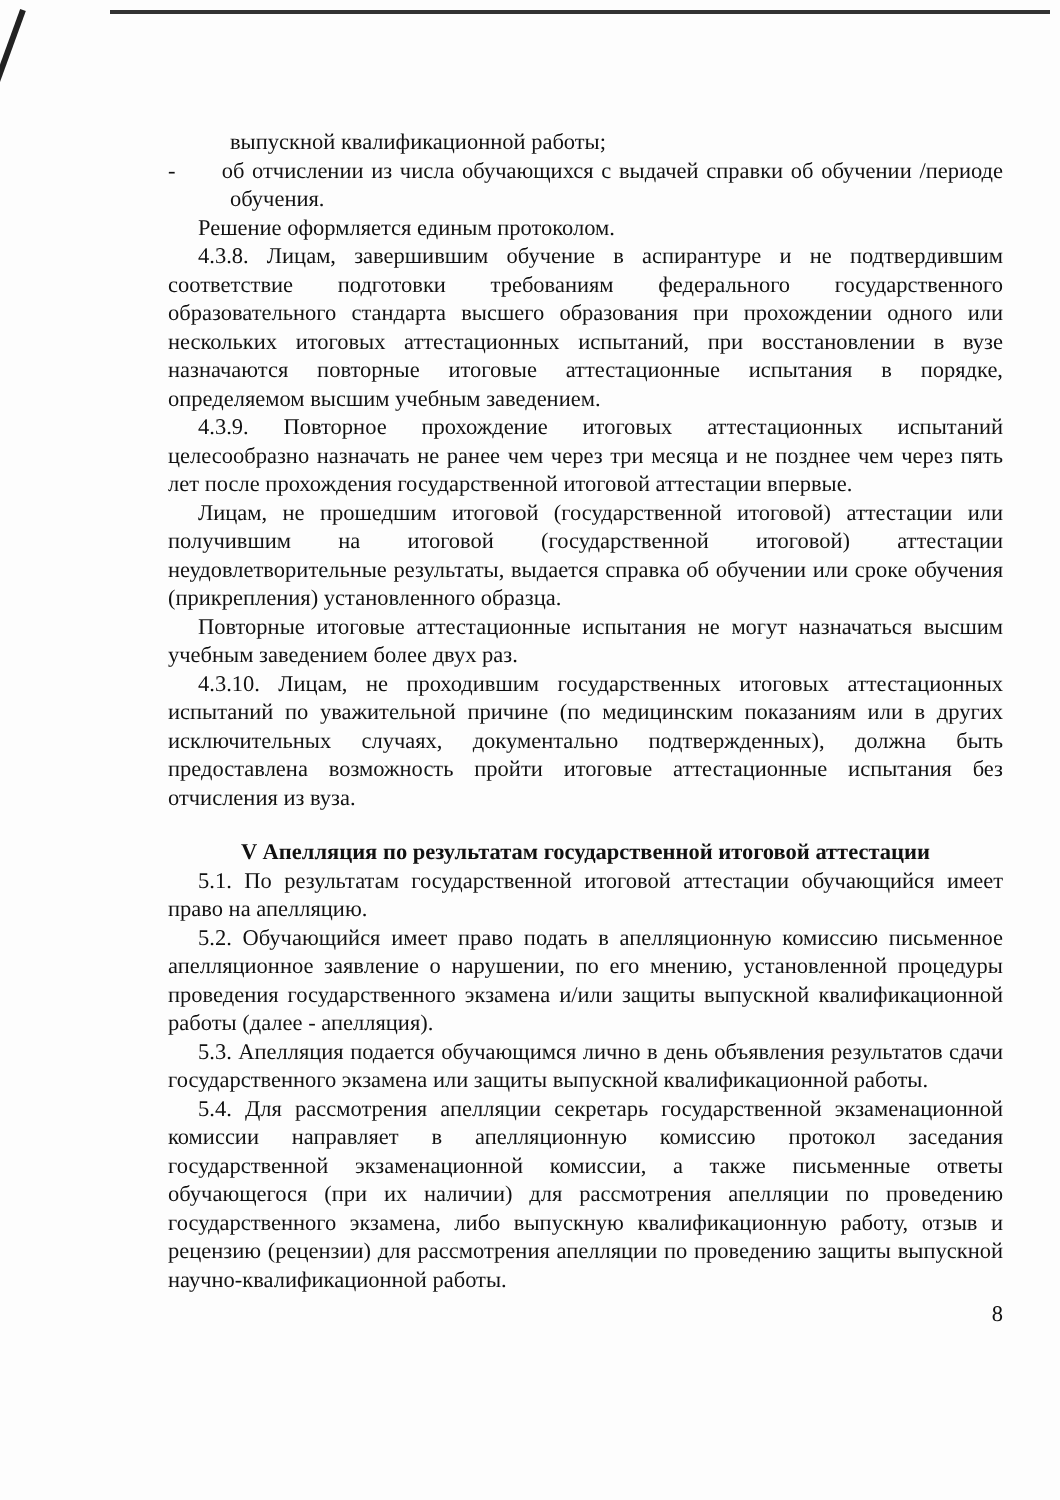выпускной квалификационной работы;
- об отчислении из числа обучающихся с выдачей справки об обучении /периоде обучения.
Решение оформляется единым протоколом.
4.3.8. Лицам, завершившим обучение в аспирантуре и не подтвердившим соответствие подготовки требованиям федерального государственного образовательного стандарта высшего образования при прохождении одного или нескольких итоговых аттестационных испытаний, при восстановлении в вузе назначаются повторные итоговые аттестационные испытания в порядке, определяемом высшим учебным заведением.
4.3.9. Повторное прохождение итоговых аттестационных испытаний целесообразно назначать не ранее чем через три месяца и не позднее чем через пять лет после прохождения государственной итоговой аттестации впервые.
Лицам, не прошедшим итоговой (государственной итоговой) аттестации или получившим на итоговой (государственной итоговой) аттестации неудовлетворительные результаты, выдается справка об обучении или сроке обучения (прикрепления) установленного образца.
Повторные итоговые аттестационные испытания не могут назначаться высшим учебным заведением более двух раз.
4.3.10. Лицам, не проходившим государственных итоговых аттестационных испытаний по уважительной причине (по медицинским показаниям или в других исключительных случаях, документально подтвержденных), должна быть предоставлена возможность пройти итоговые аттестационные испытания без отчисления из вуза.
V Апелляция по результатам государственной итоговой аттестации
5.1. По результатам государственной итоговой аттестации обучающийся имеет право на апелляцию.
5.2. Обучающийся имеет право подать в апелляционную комиссию письменное апелляционное заявление о нарушении, по его мнению, установленной процедуры проведения государственного экзамена и/или защиты выпускной квалификационной работы (далее - апелляция).
5.3. Апелляция подается обучающимся лично в день объявления результатов сдачи государственного экзамена или защиты выпускной квалификационной работы.
5.4. Для рассмотрения апелляции секретарь государственной экзаменационной комиссии направляет в апелляционную комиссию протокол заседания государственной экзаменационной комиссии, а также письменные ответы обучающегося (при их наличии) для рассмотрения апелляции по проведению государственного экзамена, либо выпускную квалификационную работу, отзыв и рецензию (рецензии) для рассмотрения апелляции по проведению защиты выпускной научно-квалификационной работы.
8